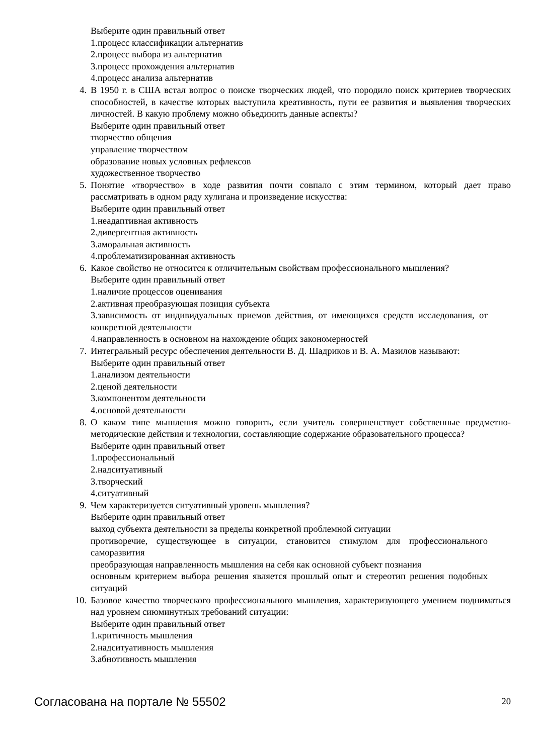Выберите один правильный ответ
1.процесс классификации альтернатив
2.процесс выбора из альтернатив
3.процесс прохождения альтернатив
4.процесс анализа альтернатив
4. В 1950 г. в США встал вопрос о поиске творческих людей, что породило поиск критериев творческих способностей, в качестве которых выступила креативность, пути ее развития и выявления творческих личностей. В какую проблему можно объединить данные аспекты?
Выберите один правильный ответ
творчество общения
управление творчеством
образование новых условных рефлексов
художественное творчество
5. Понятие «творчество» в ходе развития почти совпало с этим термином, который дает право рассматривать в одном ряду хулигана и произведение искусства:
Выберите один правильный ответ
1.неадаптивная активность
2.дивергентная активность
3.аморальная активность
4.проблематизированная активность
6. Какое свойство не относится к отличительным свойствам профессионального мышления?
Выберите один правильный ответ
1.наличие процессов оценивания
2.активная преобразующая позиция субъекта
3.зависимость от индивидуальных приемов действия, от имеющихся средств исследования, от конкретной деятельности
4.направленность в основном на нахождение общих закономерностей
7. Интегральный ресурс обеспечения деятельности В. Д. Шадриков и В. А. Мазилов называют:
Выберите один правильный ответ
1.анализом деятельности
2.ценой деятельности
3.компонентом деятельности
4.основой деятельности
8. О каком типе мышления можно говорить, если учитель совершенствует собственные предметно-методические действия и технологии, составляющие содержание образовательного процесса?
Выберите один правильный ответ
1.профессиональный
2.надситуативный
3.творческий
4.ситуативный
9. Чем характеризуется ситуативный уровень мышления?
Выберите один правильный ответ
выход субъекта деятельности за пределы конкретной проблемной ситуации
противоречие, существующее в ситуации, становится стимулом для профессионального саморазвития
преобразующая направленность мышления на себя как основной субъект познания
основным критерием выбора решения является прошлый опыт и стереотип решения подобных ситуаций
10. Базовое качество творческого профессионального мышления, характеризующего умением подниматься над уровнем сиюминутных требований ситуации:
Выберите один правильный ответ
1.критичность мышления
2.надситуативность мышления
3.абнотивность мышления
Согласована на портале № 55502 20